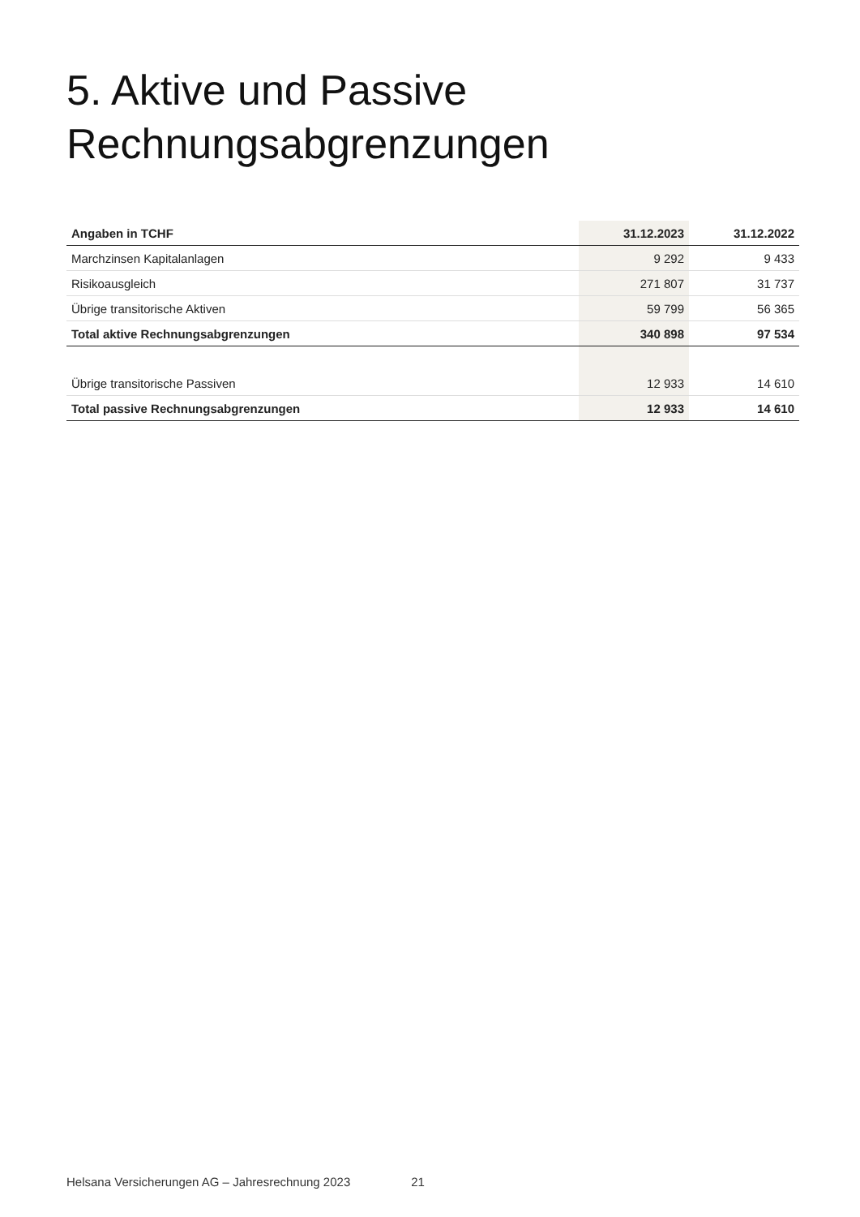5. Aktive und Passive
Rechnungsabgrenzungen
| Angaben in TCHF | 31.12.2023 | 31.12.2022 |
| --- | --- | --- |
| Marchzinsen Kapitalanlagen | 9 292 | 9 433 |
| Risikoausgleich | 271 807 | 31 737 |
| Übrige transitorische Aktiven | 59 799 | 56 365 |
| Total aktive Rechnungsabgrenzungen | 340 898 | 97 534 |
| Übrige transitorische Passiven | 12 933 | 14 610 |
| Total passive Rechnungsabgrenzungen | 12 933 | 14 610 |
Helsana Versicherungen AG – Jahresrechnung 2023 21